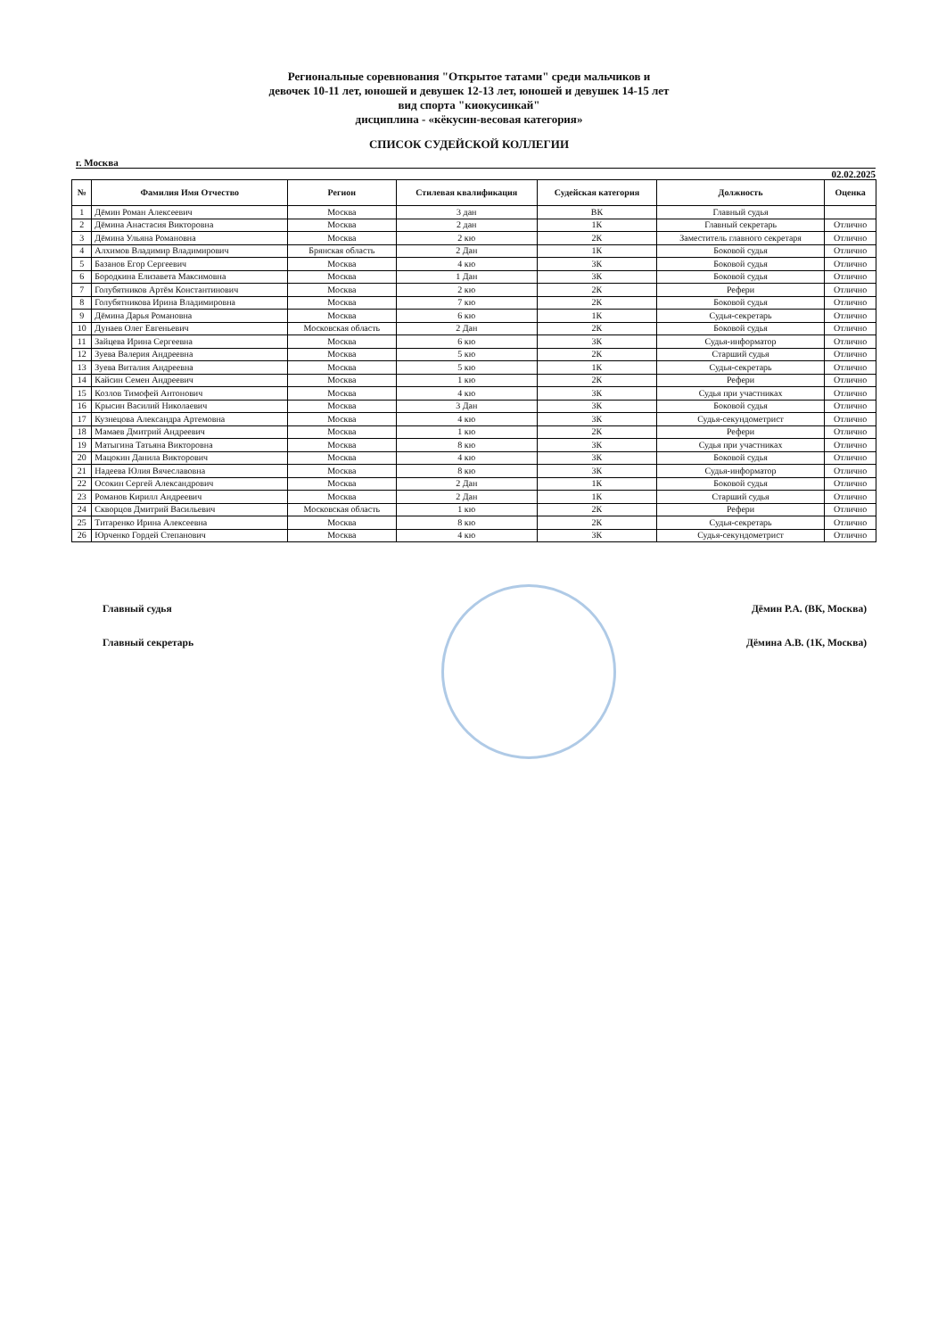Региональные соревнования "Открытое татами" среди мальчиков и
девочек 10-11 лет, юношей и девушек 12-13 лет, юношей и девушек 14-15 лет
вид спорта "киокусинкай"
дисциплина - «кёкусин-весовая категория»
СПИСОК СУДЕЙСКОЙ КОЛЛЕГИИ
г. Москва
02.02.2025
| № | Фамилия Имя Отчество | Регион | Стилевая квалификация | Судейская категория | Должность | Оценка |
| --- | --- | --- | --- | --- | --- | --- |
| 1 | Дёмин Роман Алексеевич | Москва | 3 дан | ВК | Главный судья | |
| 2 | Дёмина Анастасия Викторовна | Москва | 2 дан | 1К | Главный секретарь | Отлично |
| 3 | Дёмина Ульяна Романовна | Москва | 2 кю | 2К | Заместитель главного секретаря | Отлично |
| 4 | Алхимов Владимир Владимирович | Брянская область | 2 Дан | 1К | Боковой судья | Отлично |
| 5 | Базанов Егор Сергеевич | Москва | 4 кю | 3К | Боковой судья | Отлично |
| 6 | Бородкина Елизавета Максимовна | Москва | 1 Дан | 3К | Боковой судья | Отлично |
| 7 | Голубятников Артём Константинович | Москва | 2 кю | 2К | Рефери | Отлично |
| 8 | Голубятникова Ирина Владимировна | Москва | 7 кю | 2К | Боковой судья | Отлично |
| 9 | Дёмина Дарья Романовна | Москва | 6 кю | 1К | Судья-секретарь | Отлично |
| 10 | Дунаев Олег Евгеньевич | Московская область | 2 Дан | 2К | Боковой судья | Отлично |
| 11 | Зайцева Ирина Сергеевна | Москва | 6 кю | 3К | Судья-информатор | Отлично |
| 12 | Зуева Валерия Андреевна | Москва | 5 кю | 2К | Старший судья | Отлично |
| 13 | Зуева Виталия Андреевна | Москва | 5 кю | 1К | Судья-секретарь | Отлично |
| 14 | Кайсин Семен Андреевич | Москва | 1 кю | 2К | Рефери | Отлично |
| 15 | Козлов Тимофей Антонович | Москва | 4 кю | 3К | Судья при участниках | Отлично |
| 16 | Крысин Василий Николаевич | Москва | 3 Дан | 3К | Боковой судья | Отлично |
| 17 | Кузнецова Александра Артемовна | Москва | 4 кю | 3К | Судья-секундометрист | Отлично |
| 18 | Мамаев Дмитрий Андреевич | Москва | 1 кю | 2К | Рефери | Отлично |
| 19 | Матыгина Татьяна Викторовна | Москва | 8 кю | 3К | Судья при участниках | Отлично |
| 20 | Мацокин Данила Викторович | Москва | 4 кю | 3К | Боковой судья | Отлично |
| 21 | Надеева Юлия Вячеславовна | Москва | 8 кю | 3К | Судья-информатор | Отлично |
| 22 | Осокин Сергей Александрович | Москва | 2 Дан | 1К | Боковой судья | Отлично |
| 23 | Романов Кирилл Андреевич | Москва | 2 Дан | 1К | Старший судья | Отлично |
| 24 | Скворцов Дмитрий Васильевич | Московская область | 1 кю | 2К | Рефери | Отлично |
| 25 | Титаренко Ирина Алексеевна | Москва | 8 кю | 2К | Судья-секретарь | Отлично |
| 26 | Юрченко Гордей Степанович | Москва | 4 кю | 3К | Судья-секундометрист | Отлично |
Главный судья Дёмин Р.А. (ВК, Москва)
Главный секретарь Дёмина А.В. (1К, Москва)